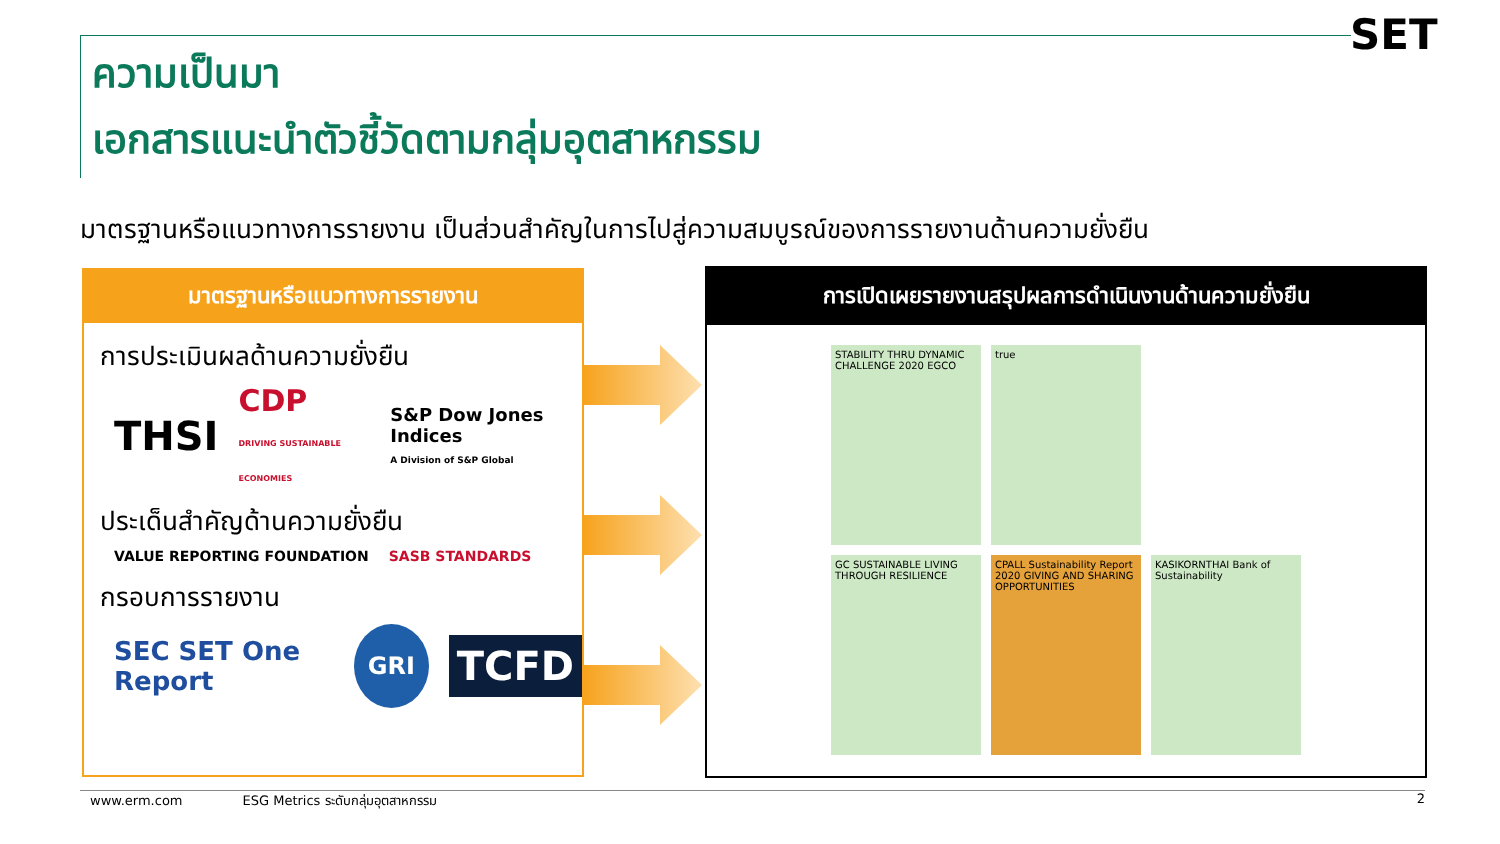ความเป็นมา
เอกสารแนะนำตัวชี้วัดตามกลุ่มอุตสาหกรรม
SET
มาตรฐานหรือแนวทางการรายงาน เป็นส่วนสำคัญในการไปสู่ความสมบูรณ์ของการรายงานด้านความยั่งยืน
มาตรฐานหรือแนวทางการรายงาน
การประเมินผลด้านความยั่งยืน
THSI CDP
DRIVING SUSTAINABLE ECONOMIES S&P Dow Jones Indices
A Division of S&P Global
ประเด็นสำคัญด้านความยั่งยืน
VALUE REPORTING FOUNDATION
SASB STANDARDS
กรอบการรายงาน
SEC SET One Report GRI TCFD
การเปิดเผยรายงานสรุปผลการดำเนินงานด้านความยั่งยืน
STABILITY THRU DYNAMIC CHALLENGE 2020 EGCO
true
GC SUSTAINABLE LIVING THROUGH RESILIENCE
CPALL Sustainability Report 2020 GIVING AND SHARING OPPORTUNITIES
KASIKORNTHAI Bank of Sustainability
www.erm.com ESG Metrics ระดับกลุ่มอุตสาหกรรม 2